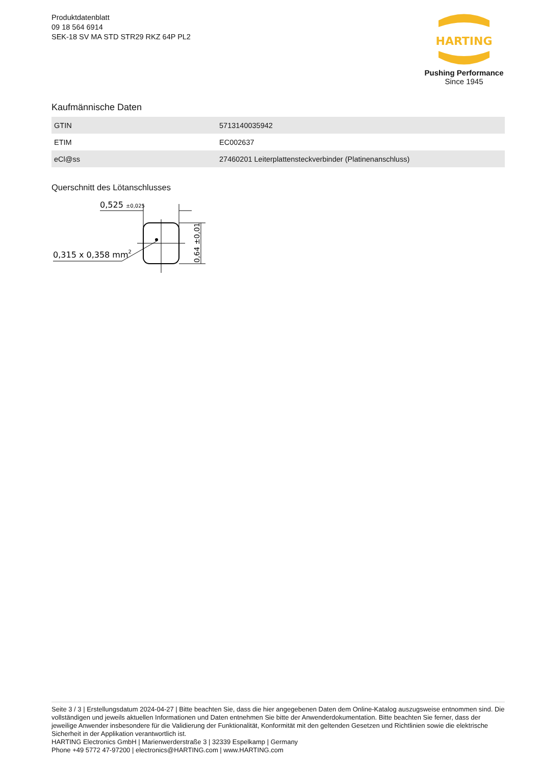Produktdatenblatt
09 18 564 6914
SEK-18 SV MA STD STR29 RKZ 64P PL2
HARTING
Pushing Performance
Since 1945
Kaufmännische Daten
| GTIN | 5713140035942 |
| ETIM | EC002637 |
| eCl@ss | 27460201 Leiterplattensteckverbinder (Platinenanschluss) |
Querschnitt des Lötanschlusses
0,525 ±0,025
0,64 ±0,01
0,315 x 0,358 mm2
Seite 3 / 3 | Erstellungsdatum 2024-04-27 | Bitte beachten Sie, dass die hier angegebenen Daten dem Online-Katalog auszugsweise entnommen sind. Die vollständigen und jeweils aktuellen Informationen und Daten entnehmen Sie bitte der Anwenderdokumentation. Bitte beachten Sie ferner, dass der jeweilige Anwender insbesondere für die Validierung der Funktionalität, Konformität mit den geltenden Gesetzen und Richtlinien sowie die elektrische Sicherheit in der Applikation verantwortlich ist.
HARTING Electronics GmbH | Marienwerderstraße 3 | 32339 Espelkamp | Germany
Phone +49 5772 47-97200 | electronics@HARTING.com | www.HARTING.com